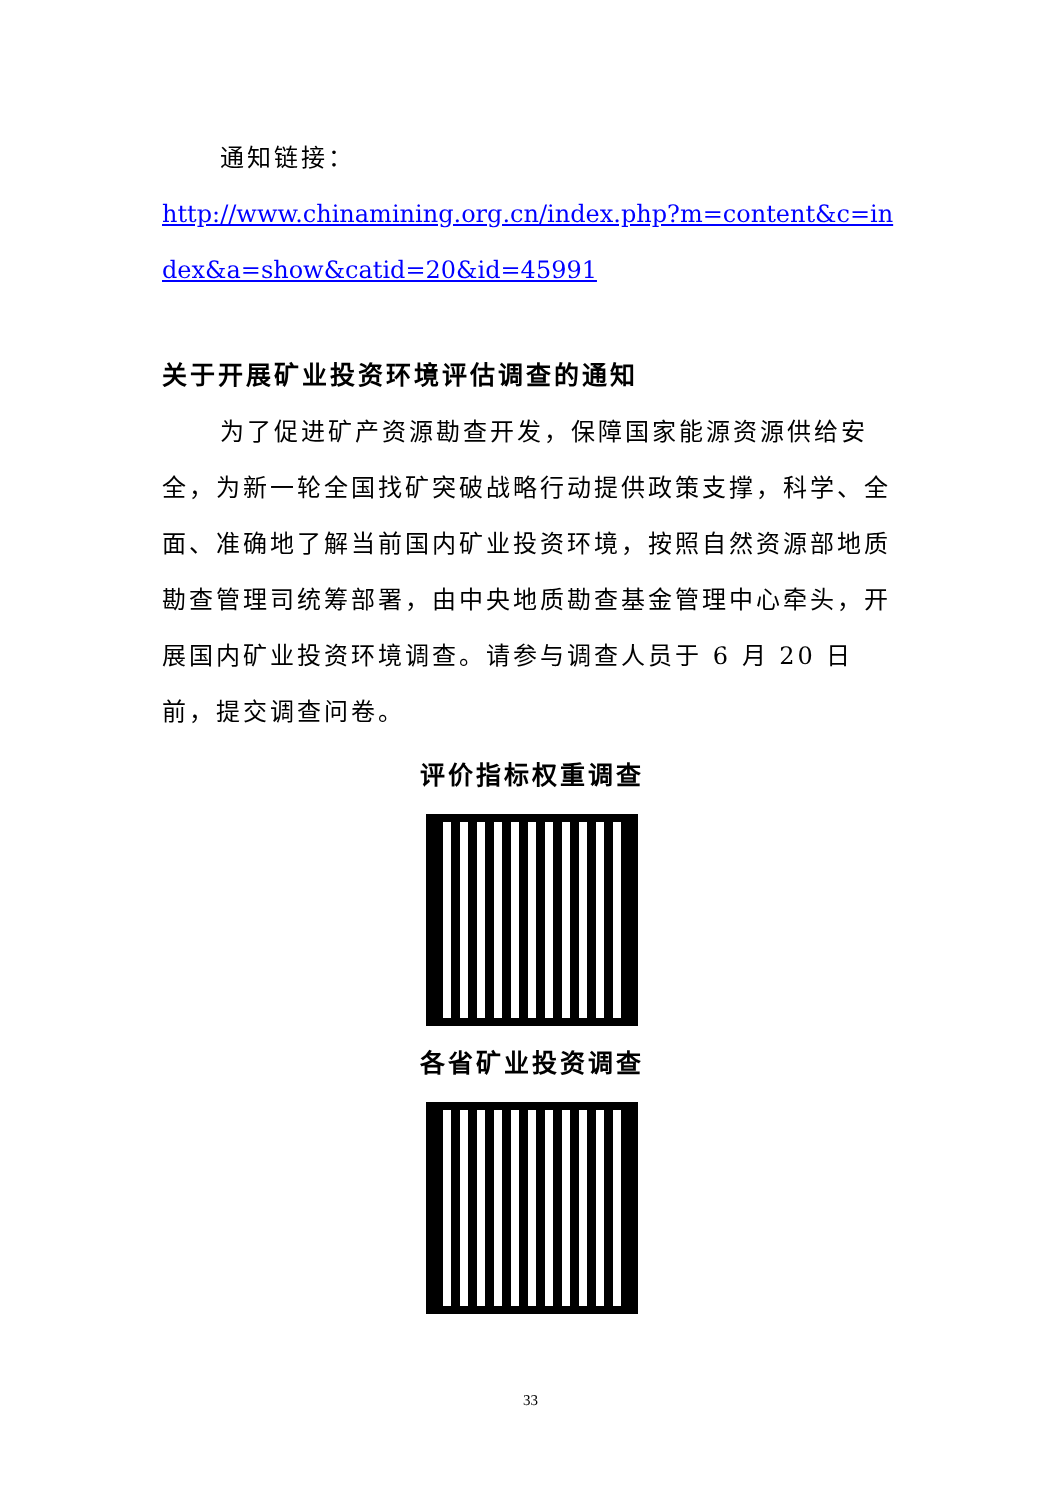通知链接：
http://www.chinamining.org.cn/index.php?m=content&c=index&a=show&catid=20&id=45991
关于开展矿业投资环境评估调查的通知
为了促进矿产资源勘查开发，保障国家能源资源供给安全，为新一轮全国找矿突破战略行动提供政策支撑，科学、全面、准确地了解当前国内矿业投资环境，按照自然资源部地质勘查管理司统筹部署，由中央地质勘查基金管理中心牵头，开展国内矿业投资环境调查。请参与调查人员于 6 月 20 日前，提交调查问卷。
评价指标权重调查
各省矿业投资调查
33